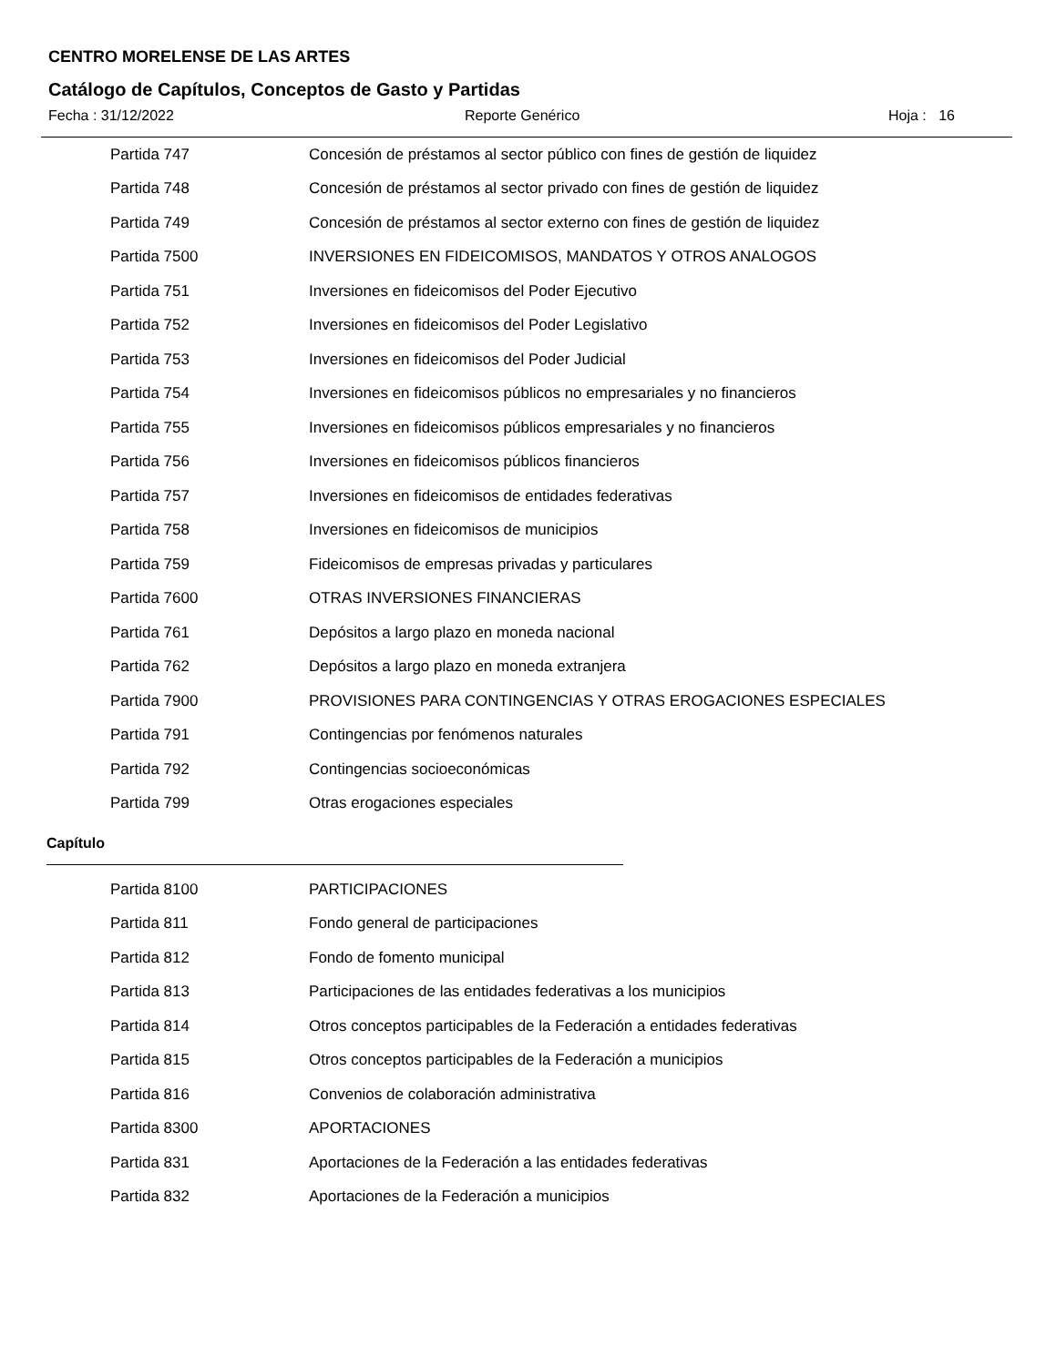CENTRO MORELENSE DE LAS ARTES
Catálogo de Capítulos, Conceptos de Gasto y Partidas
Fecha : 31/12/2022 Reporte Genérico Hoja : 16
| Partida 747 | Concesión de préstamos al sector público con fines de gestión de liquidez |
| Partida 748 | Concesión de préstamos al sector privado con fines de gestión de liquidez |
| Partida 749 | Concesión de préstamos al sector externo con fines de gestión de liquidez |
| Partida 7500 | INVERSIONES EN FIDEICOMISOS, MANDATOS Y OTROS ANALOGOS |
| Partida 751 | Inversiones en fideicomisos del Poder Ejecutivo |
| Partida 752 | Inversiones en fideicomisos del Poder Legislativo |
| Partida 753 | Inversiones en fideicomisos del Poder Judicial |
| Partida 754 | Inversiones en fideicomisos públicos no empresariales y no financieros |
| Partida 755 | Inversiones en fideicomisos públicos empresariales y no financieros |
| Partida 756 | Inversiones en fideicomisos públicos financieros |
| Partida 757 | Inversiones en fideicomisos de entidades federativas |
| Partida 758 | Inversiones en fideicomisos de municipios |
| Partida 759 | Fideicomisos de empresas privadas y particulares |
| Partida 7600 | OTRAS INVERSIONES FINANCIERAS |
| Partida 761 | Depósitos a largo plazo en moneda nacional |
| Partida 762 | Depósitos a largo plazo en moneda extranjera |
| Partida 7900 | PROVISIONES PARA CONTINGENCIAS Y OTRAS EROGACIONES ESPECIALES |
| Partida 791 | Contingencias por fenómenos naturales |
| Partida 792 | Contingencias socioeconómicas |
| Partida 799 | Otras erogaciones especiales |
Capítulo
| Partida 8100 | PARTICIPACIONES |
| Partida 811 | Fondo general de participaciones |
| Partida 812 | Fondo de fomento municipal |
| Partida 813 | Participaciones de las entidades federativas a los municipios |
| Partida 814 | Otros conceptos participables de la Federación a entidades federativas |
| Partida 815 | Otros conceptos participables de la Federación a municipios |
| Partida 816 | Convenios de colaboración administrativa |
| Partida 8300 | APORTACIONES |
| Partida 831 | Aportaciones de la Federación a las entidades federativas |
| Partida 832 | Aportaciones de la Federación a municipios |